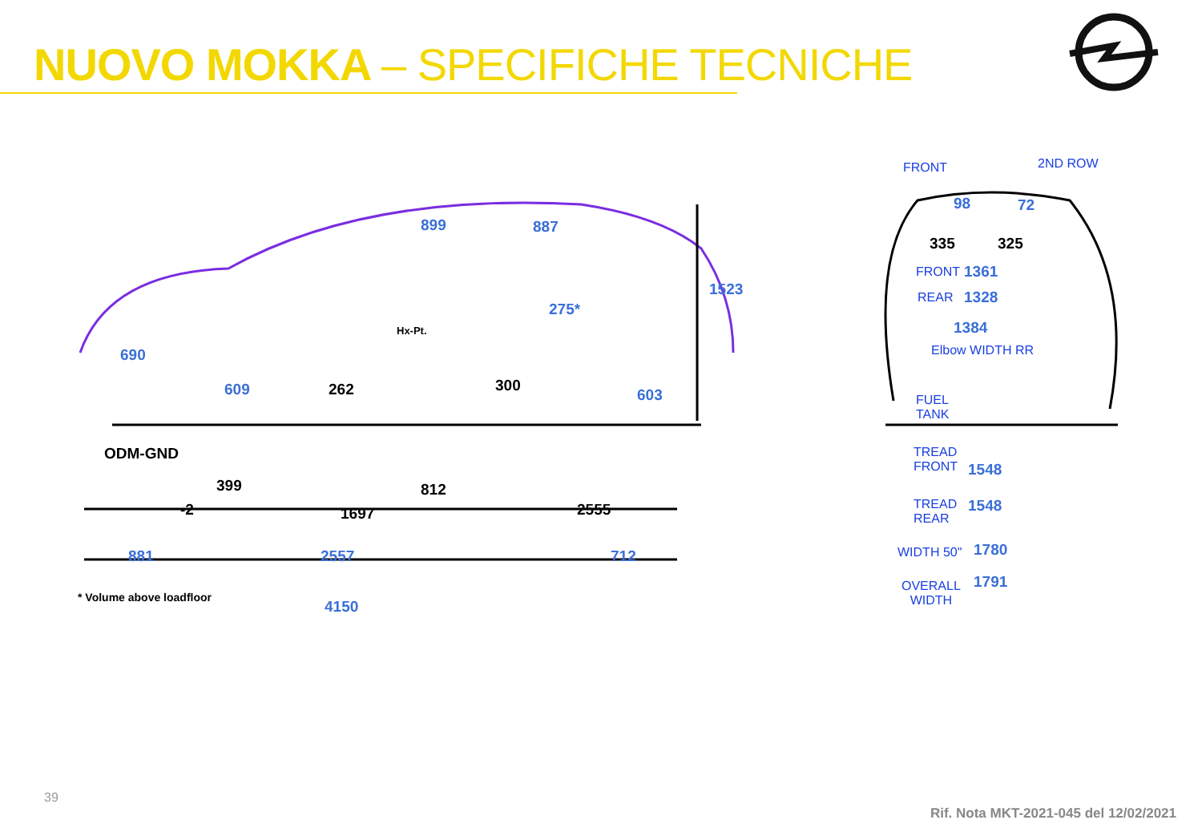NUOVO MOKKA – SPECIFICHE TECNICHE
899 887
1523
275*
Hx-Pt.
690
609 262 300
603
ODM-GND
399
-2
812
1697 2555
881 2557 712
4150
FRONT 2ND ROW
98 72
335 325
FRONT 1361
REAR 1328
1384
Elbow WIDTH RR
FUEL
TANK
TREAD
FRONT
1548
TREAD
REAR
1548
WIDTH 50" 1780
OVERALL
WIDTH
1791
* Volume above loadfloor
39
Rif. Nota MKT-2021-045 del 12/02/2021